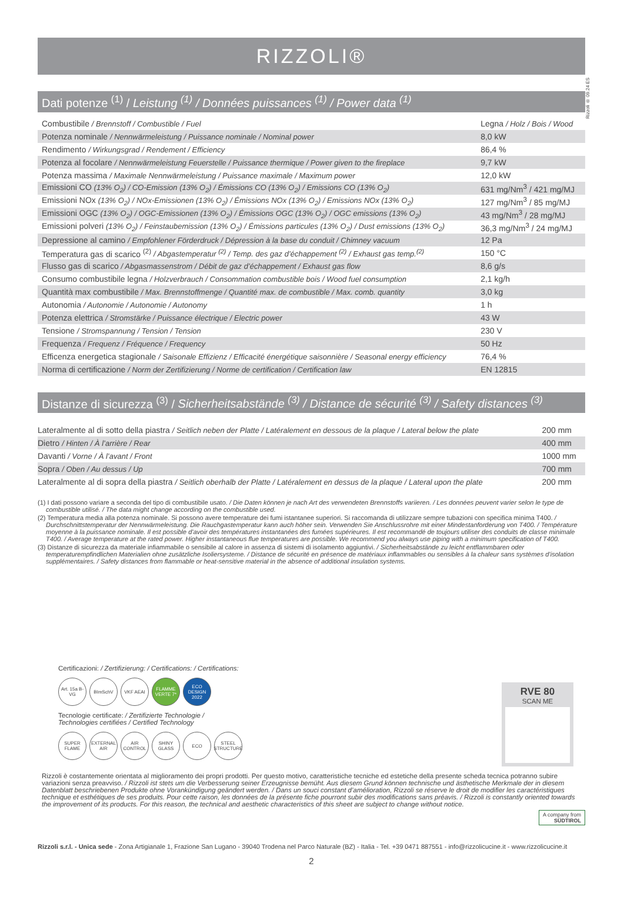Rizzoli ® 09.24 ES
RIZZOLI®
Dati potenze <sup>(1)</sup> / Leistung <sup>(1)</sup> / Données puissances <sup>(1)</sup> / Power data <sup>(1)</sup>
| Combustibile / Brennstoff / Combustible / Fuel | Legna / Holz / Bois / Wood |
| Potenza nominale / Nennwärmeleistung / Puissance nominale / Nominal power | 8,0 kW |
| Rendimento / Wirkungsgrad / Rendement / Efficiency | 86,4 % |
| Potenza al focolare / Nennwärmeleistung Feuerstelle / Puissance thermique / Power given to the fireplace | 9,7 kW |
| Potenza massima / Maximale Nennwärmeleistung / Puissance maximale / Maximum power | 12,0 kW |
| Emissioni CO (13% O<sub>2</sub>) / CO-Emission (13% O<sub>2</sub>) / Émissions CO (13% O<sub>2</sub>) / Emissions CO (13% O<sub>2</sub>) | 631 mg/Nm<sup>3</sup> / 421 mg/MJ |
| Emissioni NOx (13% O<sub>2</sub>) / NOx-Emissionen (13% O<sub>2</sub>) / Émissions NOx (13% O<sub>2</sub>) / Emissions NOx (13% O<sub>2</sub>) | 127 mg/Nm<sup>3</sup> / 85 mg/MJ |
| Emissioni OGC (13% O<sub>2</sub>) / OGC-Emissionen (13% O<sub>2</sub>) / Émissions OGC (13% O<sub>2</sub>) / OGC emissions (13% O<sub>2</sub>) | 43 mg/Nm<sup>3</sup> / 28 mg/MJ |
| Emissioni polveri (13% O<sub>2</sub>) / Feinstaubemission (13% O<sub>2</sub>) / Émissions particules (13% O<sub>2</sub>) / Dust emissions (13% O<sub>2</sub>) | 36,3 mg/Nm<sup>3</sup> / 24 mg/MJ |
| Depressione al camino / Empfohlener Förderdruck / Dépression à la base du conduit / Chimney vacuum | 12 Pa |
| Temperatura gas di scarico <sup>(2)</sup> / Abgastemperatur <sup>(2)</sup> / Temp. des gaz d’échappement <sup>(2)</sup> / Exhaust gas temp.<sup>(2)</sup> | 150 °C |
| Flusso gas di scarico / Abgasmassenstrom / Débit de gaz d’échappement / Exhaust gas flow | 8,6 g/s |
| Consumo combustibile legna / Holzverbrauch / Consommation combustible bois / Wood fuel consumption | 2,1 kg/h |
| Quantità max combustibile / Max. Brennstoffmenge / Quantité max. de combustible / Max. comb. quantity | 3,0 kg |
| Autonomia / Autonomie / Autonomie / Autonomy | 1 h |
| Potenza elettrica / Stromstärke / Puissance électrique / Electric power | 43 W |
| Tensione / Stromspannung / Tension / Tension | 230 V |
| Frequenza / Frequenz / Fréquence / Frequency | 50 Hz |
| Efficenza energetica stagionale / Saisonale Effizienz / Efficacité énergétique saisonnière / Seasonal energy efficiency | 76,4 % |
| Norma di certificazione / Norm der Zertifizierung / Norme de certification / Certification law | EN 12815 |
Distanze di sicurezza <sup>(3)</sup> / Sicherheitsabstände <sup>(3)</sup> / Distance de sécurité <sup>(3)</sup> / Safety distances <sup>(3)</sup>
| Lateralmente al di sotto della piastra / Seitlich neben der Platte / Latéralement en dessous de la plaque / Lateral below the plate | 200 mm |
| Dietro / Hinten / À l’arrière / Rear | 400 mm |
| Davanti / Vorne / À l’avant / Front | 1000 mm |
| Sopra / Oben / Au dessus / Up | 700 mm |
| Lateralmente al di sopra della piastra / Seitlich oberhalb der Platte / Latéralement en dessus de la plaque / Lateral upon the plate | 200 mm |
(1) I dati possono variare a seconda del tipo di combustibile usato. / Die Daten können je nach Art des verwendeten Brennstoffs variieren. / Les données peuvent varier selon le type de combustible utilisé. / The data might change according on the combustible used.
(2) Temperatura media alla potenza nominale. Si possono avere temperature dei fumi istantanee superiori. Si raccomanda di utilizzare sempre tubazioni con specifica minima T400. / Durchschnittstemperatur der Nennwärmeleistung. Die Rauchgastemperatur kann auch höher sein. Verwenden Sie Anschlussrohre mit einer Mindestanforderung von T400. / Température moyenne à la puissance nominale. Il est possible d’avoir des températures instantanées des fumées supérieures. Il est recommandé de toujours utiliser des conduits de classe minimale T400. / Average temperature at the rated power. Higher instantaneous flue temperatures are possible. We recommend you always use piping with a minimum specification of T400.
(3) Distanze di sicurezza da materiale infiammabile o sensibile al calore in assenza di sistemi di isolamento aggiuntivi. / Sicherheitsabstände zu leicht entflammbaren oder temperaturempfindlichen Materialien ohne zusätzliche Isoliersysteme. / Distance de sécurité en présence de matériaux inflammables ou sensibles à la chaleur sans systèmes d’isolation supplémentaires. / Safety distances from flammable or heat-sensitive material in the absence of additional insulation systems.
Certificazioni: / Zertifizierung: / Certifications: / Certifications:
Art. 15a B-VG
BImSchV VKF AEAI FLAMME VERTE 7*
ECO DESIGN 2022
Tecnologie certificate: / Zertifizierte Technologie /
Technologies certifiées / Certified Technology
SUPER FLAME
EXTERNAL AIR
AIR CONTROL
SHINY GLASS
ECO STEEL STRUCTURE
RVE 80
SCAN ME
Rizzoli è costantemente orientata al miglioramento dei propri prodotti. Per questo motivo, caratteristiche tecniche ed estetiche della presente scheda tecnica potranno subire variazioni senza preavviso. / Rizzoli ist stets um die Verbesserung seiner Erzeugnisse bemüht. Aus diesem Grund können technische und ästhetische Merkmale der in diesem Datenblatt beschriebenen Produkte ohne Vorankündigung geändert werden. / Dans un souci constant d’amélioration, Rizzoli se réserve le droit de modifier les caractéristiques technique et esthétiques de ses produits. Pour cette raison, les données de la présente fiche pourront subir des modifications sans préavis. / Rizzoli is constantly oriented towards the improvement of its products. For this reason, the technical and aesthetic characteristics of this sheet are subject to change without notice.
A company from
SÜDTIROL
Rizzoli s.r.l. - Unica sede - Zona Artigianale 1, Frazione San Lugano - 39040 Trodena nel Parco Naturale (BZ) - Italia - Tel. +39 0471 887551 - info@rizzolicucine.it - www.rizzolicucine.it
2